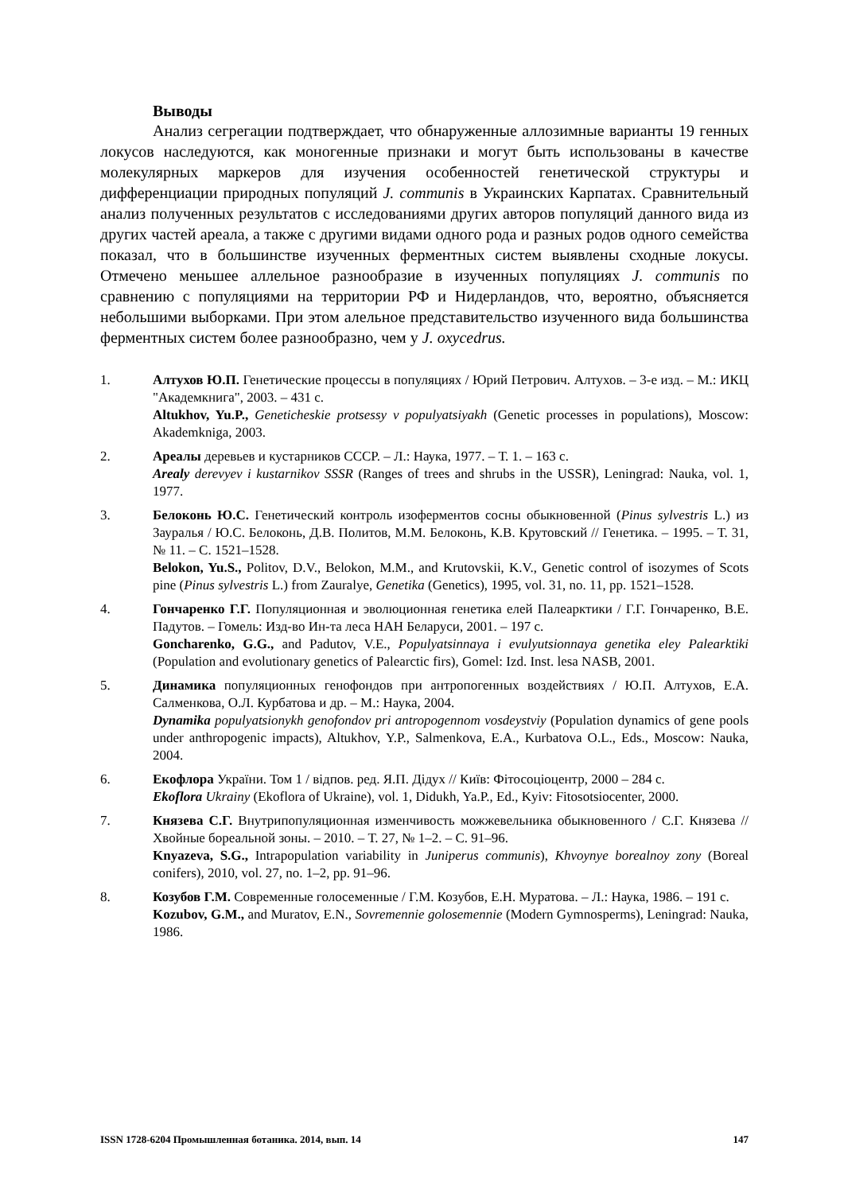Выводы
Анализ сегрегации подтверждает, что обнаруженные аллозимные варианты 19 генных локусов наследуются, как моногенные признаки и могут быть использованы в качестве молекулярных маркеров для изучения особенностей генетической структуры и дифференциации природных популяций J. communis в Украинских Карпатах. Сравнительный анализ полученных результатов с исследованиями других авторов популяций данного вида из других частей ареала, а также с другими видами одного рода и разных родов одного семейства показал, что в большинстве изученных ферментных систем выявлены сходные локусы. Отмечено меньшее аллельное разнообразие в изученных популяциях J. communis по сравнению с популяциями на территории РФ и Нидерландов, что, вероятно, объясняется небольшими выборками. При этом алельное представительство изученного вида большинства ферментных систем более разнообразно, чем у J. oxycedrus.
1. Алтухов Ю.П. Генетические процессы в популяциях / Юрий Петрович. Алтухов. – 3-е изд. – М.: ИКЦ "Академкнига", 2003. – 431 с.
Altukhov, Yu.P., Geneticheskie protsessy v populyatsiyakh (Genetic processes in populations), Moscow: Akademkniga, 2003.
2. Ареалы деревьев и кустарников СССР. – Л.: Наука, 1977. – Т. 1. – 163 с.
Arealy derevyev i kustarnikov SSSR (Ranges of trees and shrubs in the USSR), Leningrad: Nauka, vol. 1, 1977.
3. Белоконь Ю.С. Генетический контроль изоферментов сосны обыкновенной (Pinus sylvestris L.) из Зауралья / Ю.С. Белоконь, Д.В. Политов, М.М. Белоконь, К.В. Крутовский // Генетика. – 1995. – Т. 31, № 11. – С. 1521–1528.
Belokon, Yu.S., Politov, D.V., Belokon, M.M., and Krutovskii, K.V., Genetic control of isozymes of Scots pine (Pinus sylvestris L.) from Zauralye, Genetika (Genetics), 1995, vol. 31, no. 11, pp. 1521–1528.
4. Гончаренко Г.Г. Популяционная и эволюционная генетика елей Палеарктики / Г.Г. Гончаренко, В.Е. Падутов. – Гомель: Изд-во Ин-та леса НАН Беларуси, 2001. – 197 с.
Goncharenko, G.G., and Padutov, V.E., Populyatsinnaya i evulyutsionnaya genetika eley Palearktiki (Population and evolutionary genetics of Palearctic firs), Gomel: Izd. Inst. lesa NASB, 2001.
5. Динамика популяционных генофондов при антропогенных воздействиях / Ю.П. Алтухов, Е.А. Салменкова, О.Л. Курбатова и др. – М.: Наука, 2004.
Dynamika populyatsionykh genofondov pri antropogennom vosdeystviy (Population dynamics of gene pools under anthropogenic impacts), Altukhov, Y.P., Salmenkova, E.A., Kurbatova O.L., Eds., Moscow: Nauka, 2004.
6. Екофлора України. Том 1 / відпов. ред. Я.П. Дідух // Київ: Фітосоціоцентр, 2000 – 284 с.
Ekoflora Ukrainy (Ekoflora of Ukraine), vol. 1, Didukh, Ya.P., Ed., Kyiv: Fitosotsiocenter, 2000.
7. Князева С.Г. Внутрипопуляционная изменчивость можжевельника обыкновенного / С.Г. Князева // Хвойные бореальной зоны. – 2010. – Т. 27, № 1–2. – С. 91–96.
Knyazeva, S.G., Intrapopulation variability in Juniperus communis), Khvoynye borealnoy zony (Boreal conifers), 2010, vol. 27, no. 1–2, pp. 91–96.
8. Козубов Г.М. Современные голосеменные / Г.М. Козубов, Е.Н. Муратова. – Л.: Наука, 1986. – 191 с.
Kozubov, G.M., and Muratov, E.N., Sovremennie golosemennie (Modern Gymnosperms), Leningrad: Nauka, 1986.
ISSN 1728-6204 Промышленная ботаника. 2014, вып. 14 147